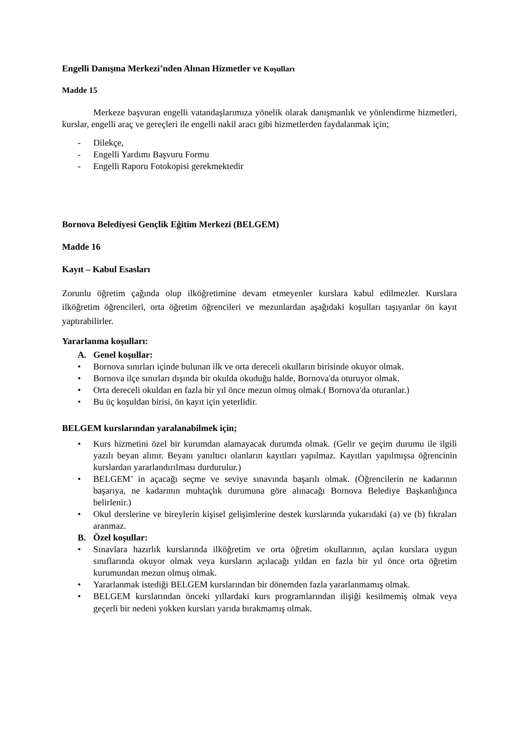Engelli Danışma Merkezi’nden Alınan Hizmetler ve Koşulları
Madde 15
Merkeze başvuran engelli vatandaşlarımıza yönelik olarak danışmanlık ve yönlendirme hizmetleri, kurslar, engelli araç ve gereçleri ile engelli nakil aracı gibi hizmetlerden faydalanmak için;
- Dilekçe,
- Engelli Yardımı Başvuru Formu
- Engelli Raporu Fotokopisi gerekmektedir
Bornova Belediyesi Gençlik Eğitim Merkezi (BELGEM)
Madde 16
Kayıt – Kabul Esasları
Zorunlu öğretim çağında olup ilköğretimine devam etmeyenler kurslara kabul edilmezler. Kurslara ilköğretim öğrencileri, orta öğretim öğrencileri ve mezunlardan aşağıdaki koşulları taşıyanlar ön kayıt yaptırabilirler.
Yararlanma koşulları:
A. Genel koşullar:
• Bornova sınırları içinde bulunan ilk ve orta dereceli okulların birisinde okuyor olmak.
• Bornova ilçe sınırları dışında bir okulda okuduğu halde, Bornova'da oturuyor olmak.
• Orta dereceli okuldan en fazla bir yıl önce mezun olmuş olmak.( Bornova'da oturanlar.)
• Bu üç koşuldan birisi, ön kayıt için yeterlidir.
BELGEM kurslarından yaralanabilmek için;
• Kurs hizmetini özel bir kurumdan alamayacak durumda olmak. (Gelir ve geçim durumu ile ilgili yazılı beyan alınır. Beyanı yanıltıcı olanların kayıtları yapılmaz. Kayıtları yapılmışsa öğrencinin kurslardan yararlandırılması durdurulur.)
• BELGEM’ in açacağı seçme ve seviye sınavında başarılı olmak. (Öğrencilerin ne kadarının başarıya, ne kadarının muhtaçlık durumuna göre alınacağı Bornova Belediye Başkanlığınca belirlenir.)
• Okul derslerine ve bireylerin kişisel gelişimlerine destek kurslarında yukarıdaki (a) ve (b) fıkraları aranmaz.
B. Özel koşullar:
• Sınavlara hazırlık kurslarında ilköğretim ve orta öğretim okullarının, açılan kurslara uygun sınıflarında okuyor olmak veya kursların açılacağı yıldan en fazla bir yıl önce orta öğretim kurumundan mezun olmuş olmak.
• Yararlanmak istediği BELGEM kurslarından bir dönemden fazla yararlanmamış olmak.
• BELGEM kurslarından önceki yıllardaki kurs programlarından ilişiği kesilmemiş olmak veya geçerli bir nedeni yokken kursları yarıda bırakmamış olmak.